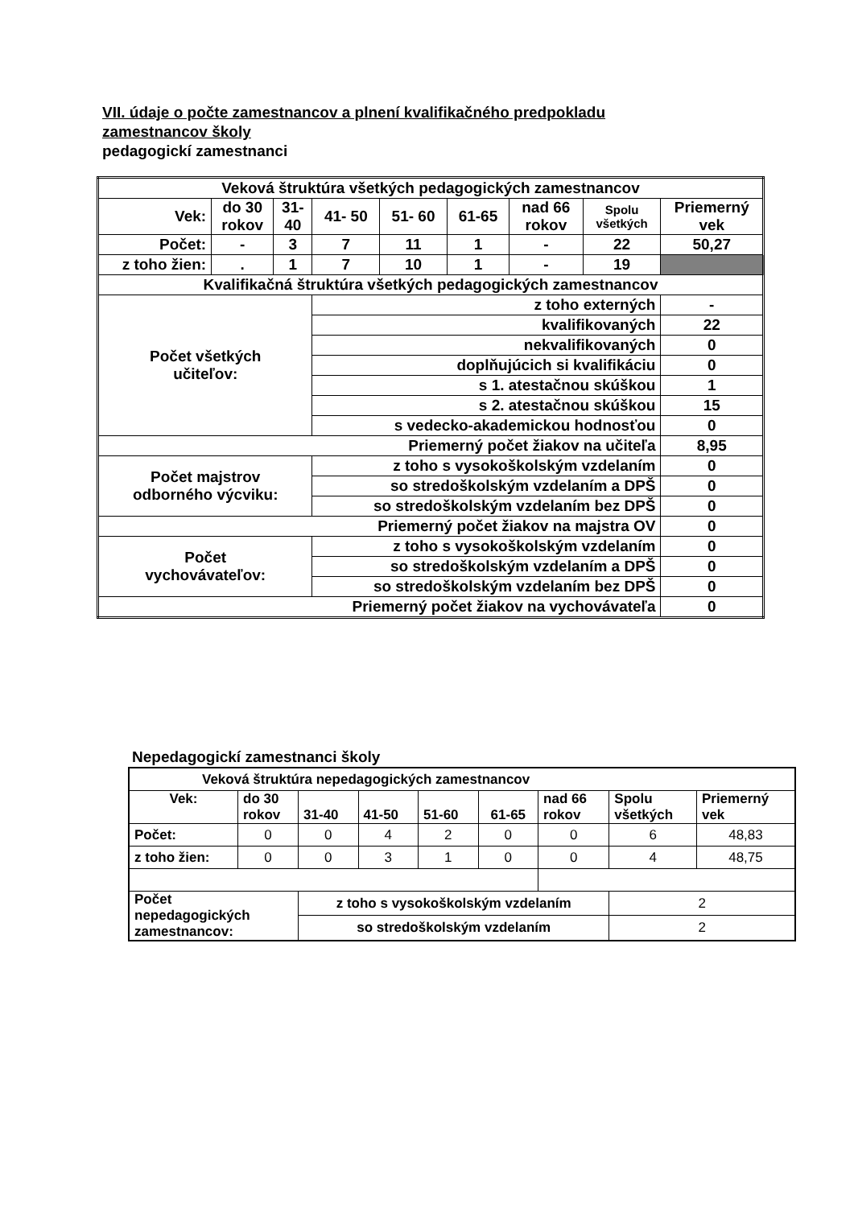VII. údaje o počte zamestnancov a plnení kvalifikačného predpokladu
zamestnancov školy
pedagogickí zamestnanci
| Veková štruktúra všetkých pedagogických zamestnancov | | | | | | | | |
| Vek: | do 30 rokov | 31- 40 | 41- 50 | 51- 60 | 61-65 | nad 66 rokov | Spolu všetkých | Priemerný vek |
| Počet: | - | 3 | 7 | 11 | 1 | - | 22 | 50,27 |
| z toho žien: | . | 1 | 7 | 10 | 1 | - | 19 | |
| Kvalifikačná štruktúra všetkých pedagogických zamestnancov | | | | | | | | |
| Počet všetkých učiteľov: | | | z toho externých | | | | | - |
| | | | kvalifikovaných | | | | | 22 |
| | | | nekvalifikovaných | | | | | 0 |
| | | | doplňujúcich si kvalifikáciu | | | | | 0 |
| | | | s 1. atestačnou skúškou | | | | | 1 |
| | | | s 2. atestačnou skúškou | | | | | 15 |
| | | | s vedecko-akademickou hodnosťou | | | | | 0 |
| Priemerný počet žiakov na učiteľa | | | | | | | | 8,95 |
| Počet majstrov odborného výcviku: | | | z toho s vysokoškolským vzdelaním | | | | | 0 |
| | | | so stredoškolským vzdelaním a DPŠ | | | | | 0 |
| | | | so stredoškolským vzdelaním bez DPŠ | | | | | 0 |
| Priemerný počet žiakov na majstra OV | | | | | | | | 0 |
| Počet vychovávateľov: | | | z toho s vysokoškolským vzdelaním | | | | | 0 |
| | | | so stredoškolským vzdelaním a DPŠ | | | | | 0 |
| | | | so stredoškolským vzdelaním bez DPŠ | | | | | 0 |
| Priemerný počet žiakov na vychovávateľa | | | | | | | | 0 |
Nepedagogickí zamestnanci školy
| Veková štruktúra nepedagogických zamestnancov | | | | | | | | |
| Vek: | do 30 rokov | 31-40 | 41-50 | 51-60 | 61-65 | nad 66 rokov | Spolu všetkých | Priemerný vek |
| Počet: | 0 | 0 | 4 | 2 | 0 | 0 | 6 | 48,83 |
| z toho žien: | 0 | 0 | 3 | 1 | 0 | 0 | 4 | 48,75 |
| Počet nepedagogických zamestnancov: | | z toho s vysokoškolským vzdelaním | | | | | 2 | |
| | | so stredoškolským vzdelaním | | | | | 2 | |